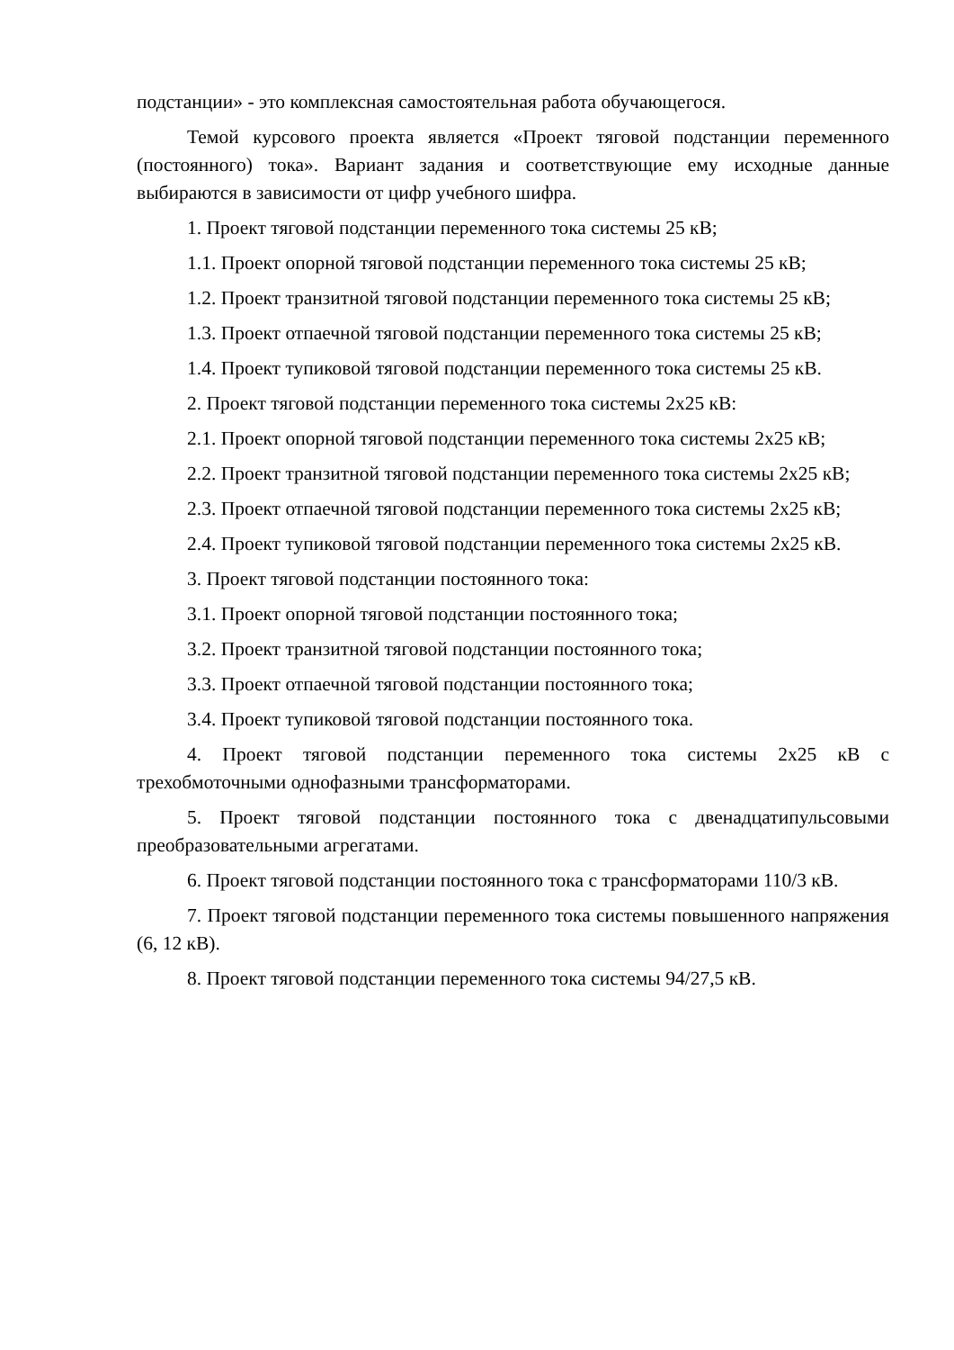подстанции» - это комплексная самостоятельная работа обучающегося.
Темой курсового проекта является «Проект тяговой подстанции переменного (постоянного) тока». Вариант задания и соответствующие ему исходные данные выбираются в зависимости от цифр учебного шифра.
1. Проект тяговой подстанции переменного тока системы 25 кВ;
1.1. Проект опорной тяговой подстанции переменного тока системы 25 кВ;
1.2. Проект транзитной тяговой подстанции переменного тока системы 25 кВ;
1.3. Проект отпаечной тяговой подстанции переменного тока системы 25 кВ;
1.4. Проект тупиковой тяговой подстанции переменного тока системы 25 кВ.
2. Проект тяговой подстанции переменного тока системы 2х25 кВ:
2.1. Проект опорной тяговой подстанции переменного тока системы 2х25 кВ;
2.2. Проект транзитной тяговой подстанции переменного тока системы 2х25 кВ;
2.3. Проект отпаечной тяговой подстанции переменного тока системы 2х25 кВ;
2.4. Проект тупиковой тяговой подстанции переменного тока системы 2х25 кВ.
3. Проект тяговой подстанции постоянного тока:
3.1. Проект опорной тяговой подстанции постоянного тока;
3.2. Проект транзитной тяговой подстанции постоянного тока;
3.3. Проект отпаечной тяговой подстанции постоянного тока;
3.4. Проект тупиковой тяговой подстанции постоянного тока.
4. Проект тяговой подстанции переменного тока системы 2х25 кВ с трехобмоточными однофазными трансформаторами.
5. Проект тяговой подстанции постоянного тока с двенадцатипульсовыми преобразовательными агрегатами.
6. Проект тяговой подстанции постоянного тока с трансформаторами 110/3 кВ.
7. Проект тяговой подстанции переменного тока системы повышенного напряжения (6, 12 кВ).
8. Проект тяговой подстанции переменного тока системы 94/27,5 кВ.